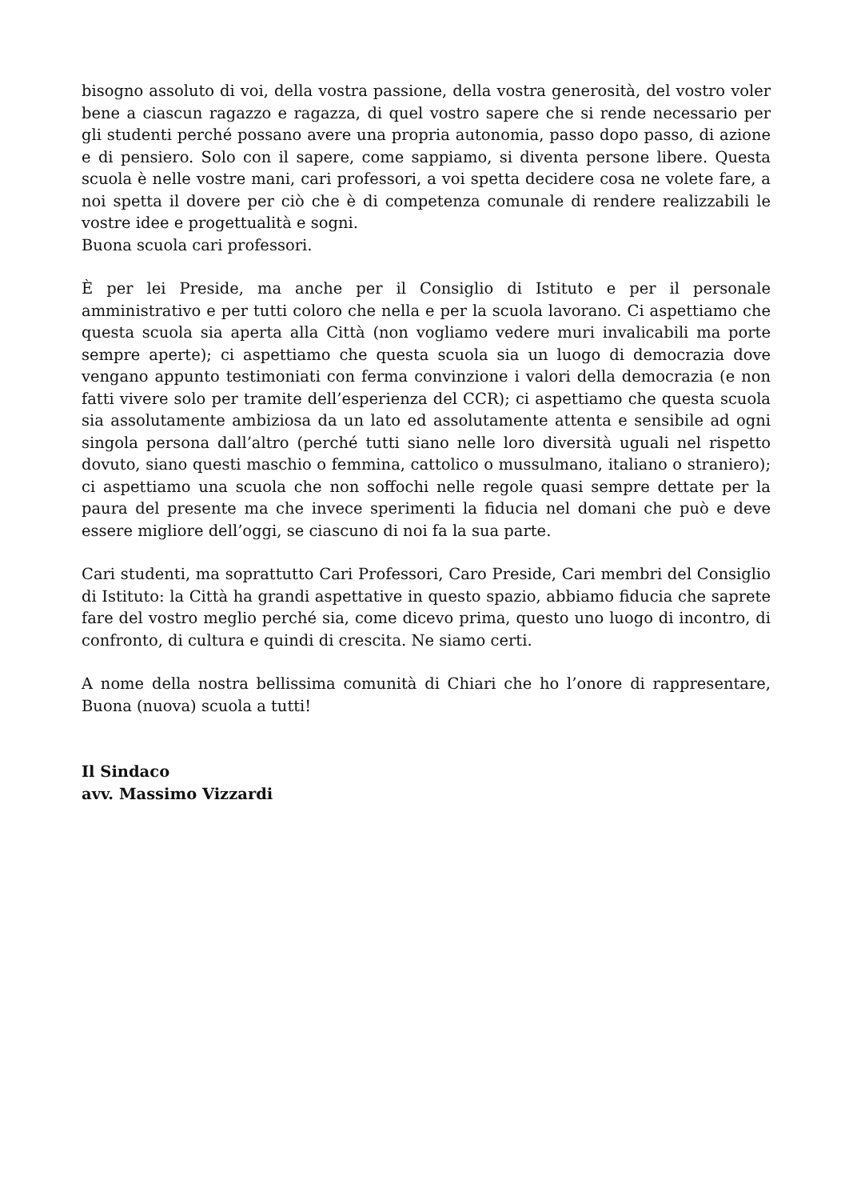bisogno assoluto di voi, della vostra passione, della vostra generosità, del vostro voler bene a ciascun ragazzo e ragazza, di quel vostro sapere che si rende necessario per gli studenti perché possano avere una propria autonomia, passo dopo passo, di azione e di pensiero. Solo con il sapere, come sappiamo, si diventa persone libere. Questa scuola è nelle vostre mani, cari professori, a voi spetta decidere cosa ne volete fare, a noi spetta il dovere per ciò che è di competenza comunale di rendere realizzabili le vostre idee e progettualità e sogni.
Buona scuola cari professori.
È per lei Preside, ma anche per il Consiglio di Istituto e per il personale amministrativo e per tutti coloro che nella e per la scuola lavorano. Ci aspettiamo che questa scuola sia aperta alla Città (non vogliamo vedere muri invalicabili ma porte sempre aperte); ci aspettiamo che questa scuola sia un luogo di democrazia dove vengano appunto testimoniati con ferma convinzione i valori della democrazia (e non fatti vivere solo per tramite dell’esperienza del CCR); ci aspettiamo che questa scuola sia assolutamente ambiziosa da un lato ed assolutamente attenta e sensibile ad ogni singola persona dall’altro (perché tutti siano nelle loro diversità uguali nel rispetto dovuto, siano questi maschio o femmina, cattolico o mussulmano, italiano o straniero); ci aspettiamo una scuola che non soffochi nelle regole quasi sempre dettate per la paura del presente ma che invece sperimenti la fiducia nel domani che può e deve essere migliore dell’oggi, se ciascuno di noi fa la sua parte.
Cari studenti, ma soprattutto Cari Professori, Caro Preside, Cari membri del Consiglio di Istituto: la Città ha grandi aspettative in questo spazio, abbiamo fiducia che saprete fare del vostro meglio perché sia, come dicevo prima, questo uno luogo di incontro, di confronto, di cultura e quindi di crescita. Ne siamo certi.
A nome della nostra bellissima comunità di Chiari che ho l’onore di rappresentare, Buona (nuova) scuola a tutti!
Il Sindaco
avv. Massimo Vizzardi